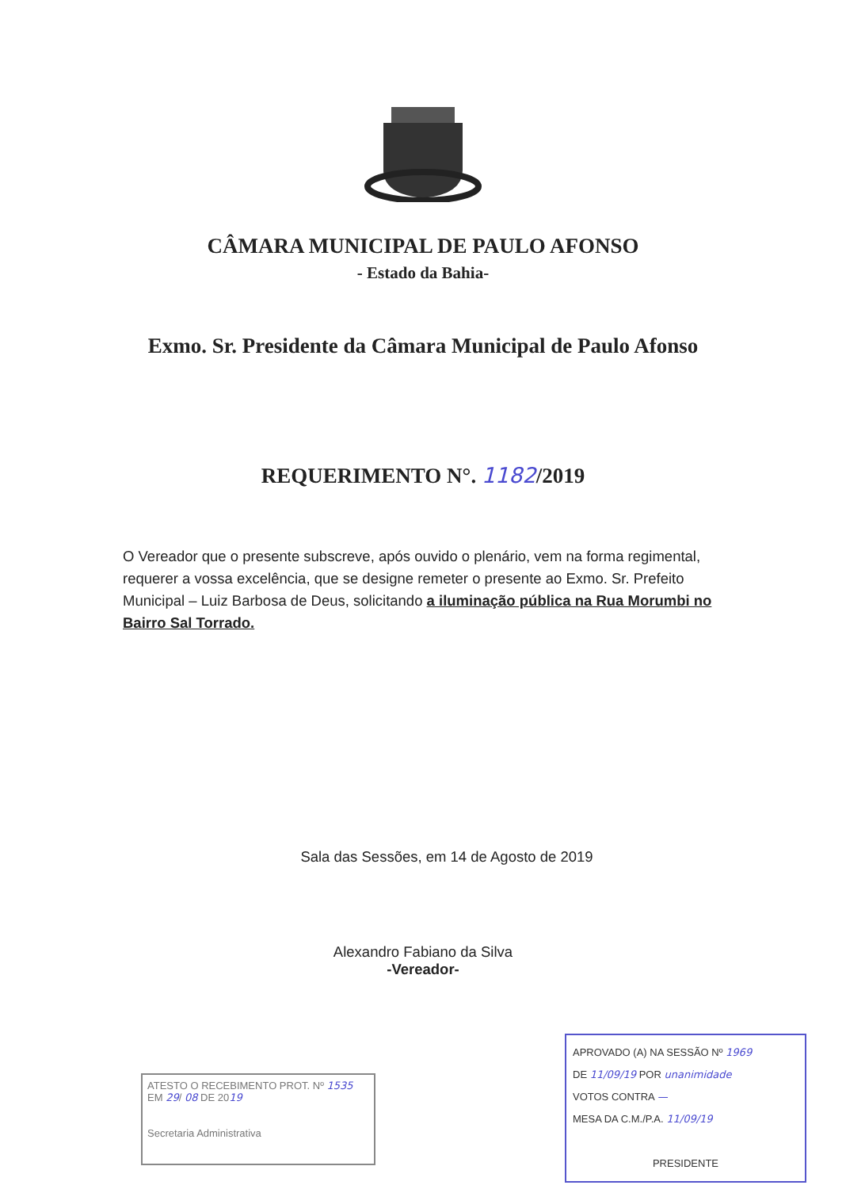CÂMARA MUNICIPAL DE PAULO AFONSO
- Estado da Bahia-
Exmo. Sr. Presidente da Câmara Municipal de Paulo Afonso
REQUERIMENTO N°. 1182/2019
O Vereador que o presente subscreve, após ouvido o plenário, vem na forma regimental, requerer a vossa excelência, que se designe remeter o presente ao Exmo. Sr. Prefeito Municipal – Luiz Barbosa de Deus, solicitando a iluminação pública na Rua Morumbi no Bairro Sal Torrado.
Sala das Sessões, em 14 de Agosto de 2019
Alexandro Fabiano da Silva
-Vereador-
ATESTO O RECEBIMENTO PROT. Nº 1535
EM 29/ 08 DE 2019
Secretaria Administrativa
APROVADO (A) NA SESSÃO Nº 1969
DE 11/09/19 POR unanimidade
VOTOS CONTRA —
MESA DA C.M./P.A. 11/09/19
PRESIDENTE